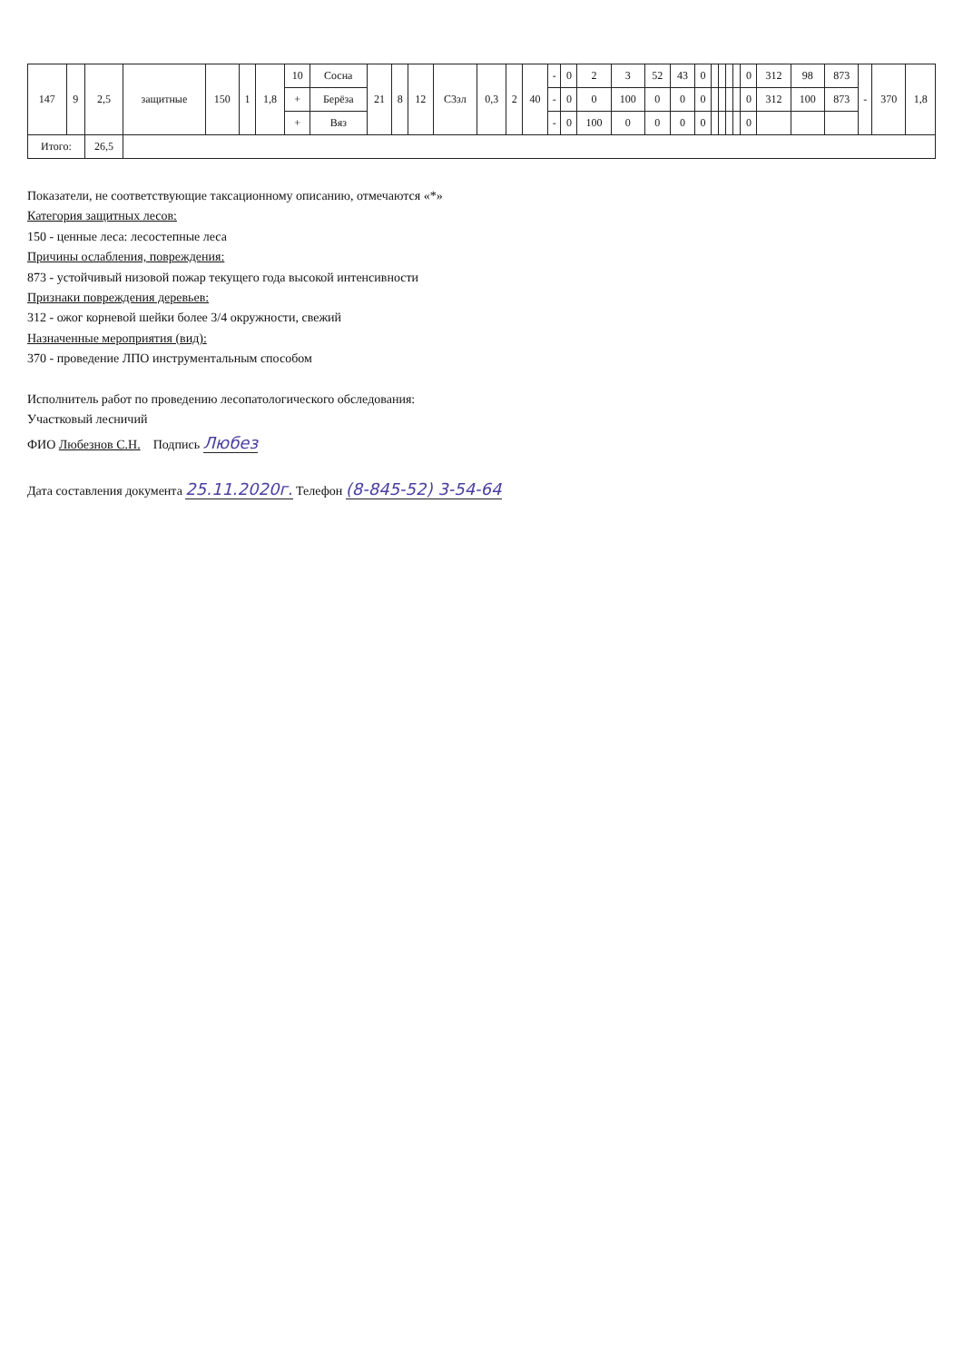| 147 | 9 | 2,5 | защитные | 150 | 1 | 1,8 | 10 | Сосна | 21 | 8 | 12 | C3зл | 0,3 | 2 | 40 | - | 0 | 2 | 3 | 52 | 43 | 0 | | | | | 0 | 312 | 98 | 873 | - | 370 | 1,8 |
| | | | | | | | + | Берёза | | | | | | | | - | 0 | 0 | 100 | 0 | 0 | 0 | | | | | 0 | 312 | 100 | 873 | | | |
| | | | | | | | + | Вяз | | | | | | | | - | 0 | 100 | 0 | 0 | 0 | 0 | | | | | 0 | | | | | | |
| Итого: | | 26,5 | | | | | | | | | | | | | | | | | | | | | | | | | | | | | | | |
Показатели, не соответствующие таксационному описанию, отмечаются «*»
Категория защитных лесов:
150 - ценные леса: лесостепные леса
Причины ослабления, повреждения:
873 - устойчивый низовой пожар текущего года высокой интенсивности
Признаки повреждения деревьев:
312 - ожог корневой шейки более 3/4 окружности, свежий
Назначенные мероприятия (вид):
370 - проведение ЛПО инструментальным способом
Исполнитель работ по проведению лесопатологического обследования:
Участковый лесничий
ФИО Любезнов С.Н. Подпись Любез
Дата составления документа 25.11.2020г. Телефон (8-845-52) 3-54-64